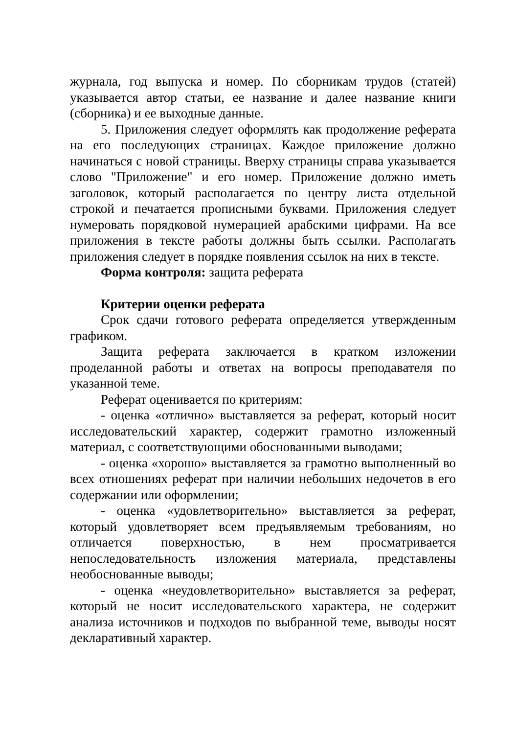журнала, год выпуска и номер. По сборникам трудов (статей) указывается автор статьи, ее название и далее название книги (сборника) и ее выходные данные.
5. Приложения следует оформлять как продолжение реферата на его последующих страницах. Каждое приложение должно начинаться с новой страницы. Вверху страницы справа указывается слово "Приложение" и его номер. Приложение должно иметь заголовок, который располагается по центру листа отдельной строкой и печатается прописными буквами. Приложения следует нумеровать порядковой нумерацией арабскими цифрами. На все приложения в тексте работы должны быть ссылки. Располагать приложения следует в порядке появления ссылок на них в тексте.
Форма контроля: защита реферата
Критерии оценки реферата
Срок сдачи готового реферата определяется утвержденным графиком.
Защита реферата заключается в кратком изложении проделанной работы и ответах на вопросы преподавателя по указанной теме.
Реферат оценивается по критериям:
- оценка «отлично» выставляется за реферат, который носит исследовательский характер, содержит грамотно изложенный материал, с соответствующими обоснованными выводами;
- оценка «хорошо» выставляется за грамотно выполненный во всех отношениях реферат при наличии небольших недочетов в его содержании или оформлении;
- оценка «удовлетворительно» выставляется за реферат, который удовлетворяет всем предъявляемым требованиям, но отличается поверхностью, в нем просматривается непоследовательность изложения материала, представлены необоснованные выводы;
- оценка «неудовлетворительно» выставляется за реферат, который не носит исследовательского характера, не содержит анализа источников и подходов по выбранной теме, выводы носят декларативный характер.